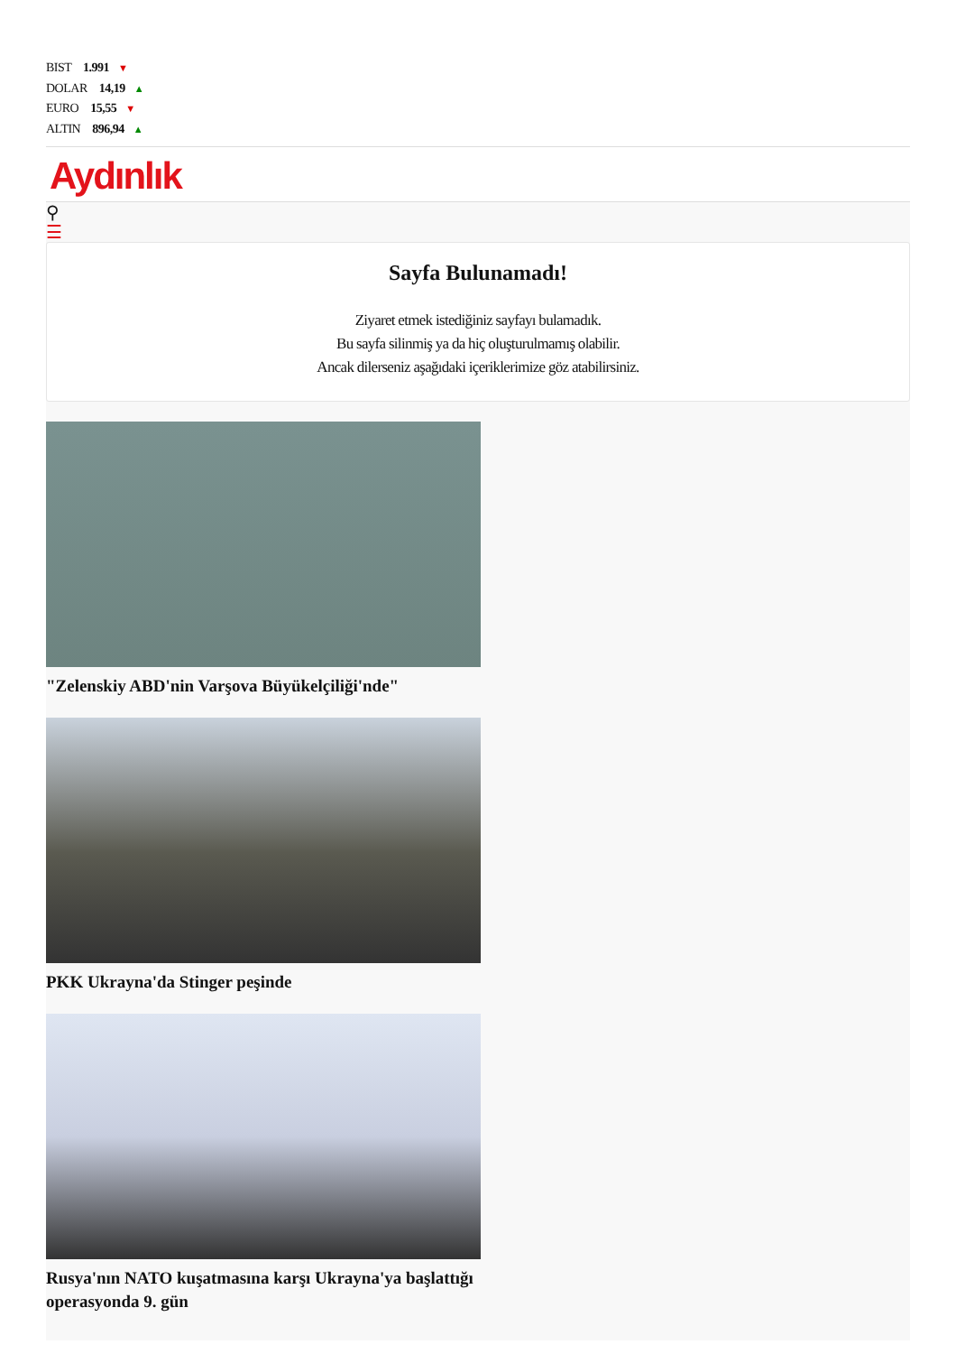BIST 1.991 ▼
DOLAR 14,19 ▲
EURO 15,55 ▼
ALTIN 896,94 ▲
Aydınlık
⚲
☰
Sayfa Bulunamadı!
Ziyaret etmek istediğiniz sayfayı bulamadık.
Bu sayfa silinmiş ya da hiç oluşturulmamış olabilir.
Ancak dilerseniz aşağıdaki içeriklerimize göz atabilirsiniz.
"Zelenskiy ABD'nin Varşova Büyükelçiliği'nde"
PKK Ukrayna'da Stinger peşinde
Rusya'nın NATO kuşatmasına karşı Ukrayna'ya başlattığı operasyonda 9. gün